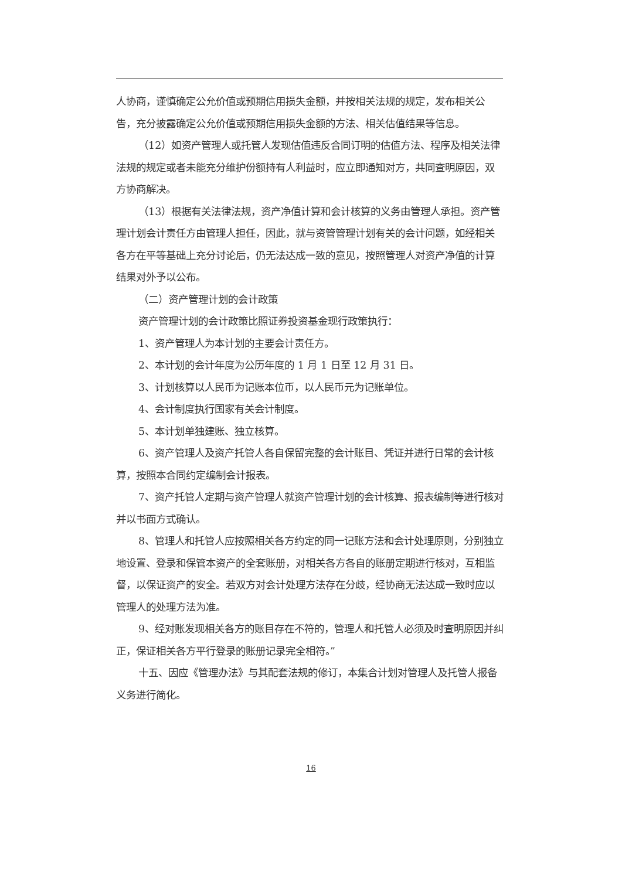人协商，谨慎确定公允价值或预期信用损失金额，并按相关法规的规定，发布相关公告，充分披露确定公允价值或预期信用损失金额的方法、相关估值结果等信息。
（12）如资产管理人或托管人发现估值违反合同订明的估值方法、程序及相关法律法规的规定或者未能充分维护份额持有人利益时，应立即通知对方，共同查明原因，双方协商解决。
（13）根据有关法律法规，资产净值计算和会计核算的义务由管理人承担。资产管理计划会计责任方由管理人担任，因此，就与资管管理计划有关的会计问题，如经相关各方在平等基础上充分讨论后，仍无法达成一致的意见，按照管理人对资产净值的计算结果对外予以公布。
（二）资产管理计划的会计政策
资产管理计划的会计政策比照证券投资基金现行政策执行：
1、资产管理人为本计划的主要会计责任方。
2、本计划的会计年度为公历年度的 1 月 1 日至 12 月 31 日。
3、计划核算以人民币为记账本位币，以人民币元为记账单位。
4、会计制度执行国家有关会计制度。
5、本计划单独建账、独立核算。
6、资产管理人及资产托管人各自保留完整的会计账目、凭证并进行日常的会计核算，按照本合同约定编制会计报表。
7、资产托管人定期与资产管理人就资产管理计划的会计核算、报表编制等进行核对并以书面方式确认。
8、管理人和托管人应按照相关各方约定的同一记账方法和会计处理原则，分别独立地设置、登录和保管本资产的全套账册，对相关各方各自的账册定期进行核对，互相监督，以保证资产的安全。若双方对会计处理方法存在分歧，经协商无法达成一致时应以管理人的处理方法为准。
9、经对账发现相关各方的账目存在不符的，管理人和托管人必须及时查明原因并纠正，保证相关各方平行登录的账册记录完全相符。”
十五、因应《管理办法》与其配套法规的修订，本集合计划对管理人及托管人报备义务进行简化。
16